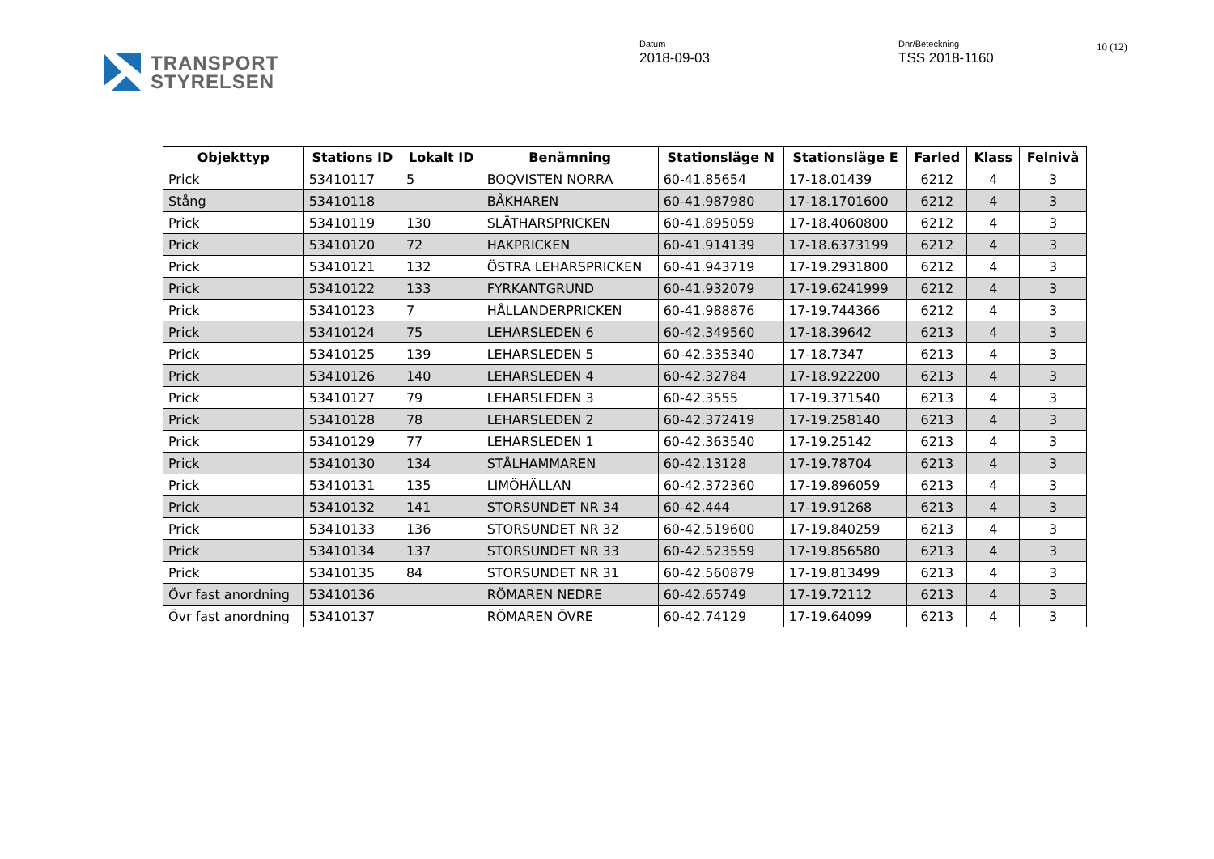TRANSPORT
STYRELSEN
Datum
2018-09-03
Dnr/Beteckning
TSS 2018-1160
10 (12)
| Objekttyp | Stations ID | Lokalt ID | Benämning | Stationsläge N | Stationsläge E | Farled | Klass | Felnivå |
| --- | --- | --- | --- | --- | --- | --- | --- | --- |
| Prick | 53410117 | 5 | BOQVISTEN NORRA | 60-41.85654 | 17-18.01439 | 6212 | 4 | 3 |
| Stång | 53410118 | | BÅKHAREN | 60-41.987980 | 17-18.1701600 | 6212 | 4 | 3 |
| Prick | 53410119 | 130 | SLÄTHARSPRICKEN | 60-41.895059 | 17-18.4060800 | 6212 | 4 | 3 |
| Prick | 53410120 | 72 | HAKPRICKEN | 60-41.914139 | 17-18.6373199 | 6212 | 4 | 3 |
| Prick | 53410121 | 132 | ÖSTRA LEHARSPRICKEN | 60-41.943719 | 17-19.2931800 | 6212 | 4 | 3 |
| Prick | 53410122 | 133 | FYRKANTGRUND | 60-41.932079 | 17-19.6241999 | 6212 | 4 | 3 |
| Prick | 53410123 | 7 | HÅLLANDERPRICKEN | 60-41.988876 | 17-19.744366 | 6212 | 4 | 3 |
| Prick | 53410124 | 75 | LEHARSLEDEN 6 | 60-42.349560 | 17-18.39642 | 6213 | 4 | 3 |
| Prick | 53410125 | 139 | LEHARSLEDEN 5 | 60-42.335340 | 17-18.7347 | 6213 | 4 | 3 |
| Prick | 53410126 | 140 | LEHARSLEDEN 4 | 60-42.32784 | 17-18.922200 | 6213 | 4 | 3 |
| Prick | 53410127 | 79 | LEHARSLEDEN 3 | 60-42.3555 | 17-19.371540 | 6213 | 4 | 3 |
| Prick | 53410128 | 78 | LEHARSLEDEN 2 | 60-42.372419 | 17-19.258140 | 6213 | 4 | 3 |
| Prick | 53410129 | 77 | LEHARSLEDEN 1 | 60-42.363540 | 17-19.25142 | 6213 | 4 | 3 |
| Prick | 53410130 | 134 | STÅLHAMMAREN | 60-42.13128 | 17-19.78704 | 6213 | 4 | 3 |
| Prick | 53410131 | 135 | LIMÖHÄLLAN | 60-42.372360 | 17-19.896059 | 6213 | 4 | 3 |
| Prick | 53410132 | 141 | STORSUNDET NR 34 | 60-42.444 | 17-19.91268 | 6213 | 4 | 3 |
| Prick | 53410133 | 136 | STORSUNDET NR 32 | 60-42.519600 | 17-19.840259 | 6213 | 4 | 3 |
| Prick | 53410134 | 137 | STORSUNDET NR 33 | 60-42.523559 | 17-19.856580 | 6213 | 4 | 3 |
| Prick | 53410135 | 84 | STORSUNDET NR 31 | 60-42.560879 | 17-19.813499 | 6213 | 4 | 3 |
| Övr fast anordning | 53410136 | | RÖMAREN NEDRE | 60-42.65749 | 17-19.72112 | 6213 | 4 | 3 |
| Övr fast anordning | 53410137 | | RÖMAREN ÖVRE | 60-42.74129 | 17-19.64099 | 6213 | 4 | 3 |